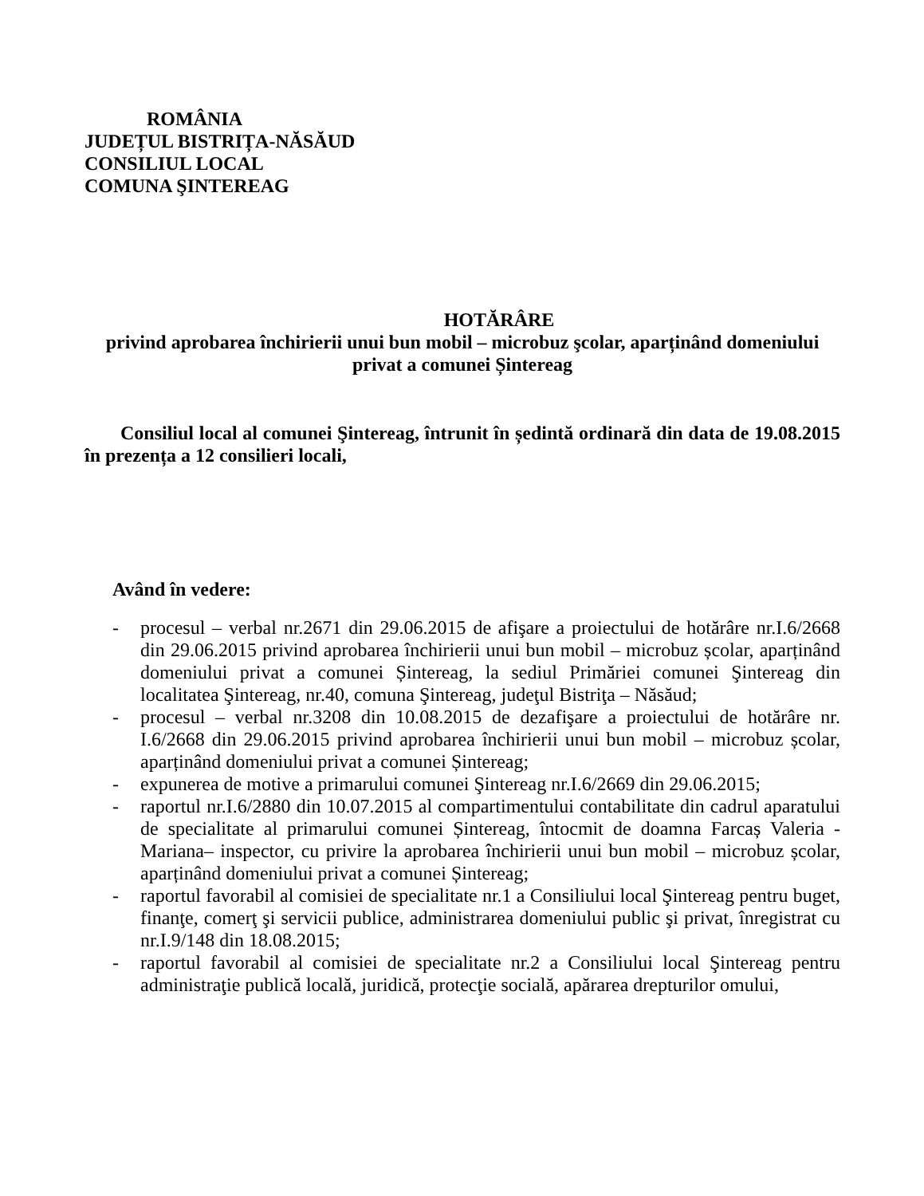ROMÂNIA
JUDEȚUL BISTRIȚA-NĂSĂUD
CONSILIUL LOCAL
COMUNA ŞINTEREAG
HOTĂRÂRE
privind aprobarea închirierii unui bun mobil – microbuz şcolar, aparținând domeniului privat a comunei Șintereag
Consiliul local al comunei Şintereag, întrunit în ședintă ordinară din data de 19.08.2015 în prezența a 12 consilieri locali,
Având în vedere:
- procesul – verbal nr.2671 din 29.06.2015 de afişare a proiectului de hotărâre nr.I.6/2668 din 29.06.2015 privind aprobarea închirierii unui bun mobil – microbuz școlar, aparținând domeniului privat a comunei Șintereag, la sediul Primăriei comunei Şintereag din localitatea Şintereag, nr.40, comuna Şintereag, judeţul Bistriţa – Năsăud;
- procesul – verbal nr.3208 din 10.08.2015 de dezafişare a proiectului de hotărâre nr. I.6/2668 din 29.06.2015 privind aprobarea închirierii unui bun mobil – microbuz școlar, aparținând domeniului privat a comunei Șintereag;
- expunerea de motive a primarului comunei Şintereag nr.I.6/2669 din 29.06.2015;
- raportul nr.I.6/2880 din 10.07.2015 al compartimentului contabilitate din cadrul aparatului de specialitate al primarului comunei Șintereag, întocmit de doamna Farcaș Valeria - Mariana– inspector, cu privire la aprobarea închirierii unui bun mobil – microbuz școlar, aparținând domeniului privat a comunei Șintereag;
- raportul favorabil al comisiei de specialitate nr.1 a Consiliului local Şintereag pentru buget, finanţe, comerţ şi servicii publice, administrarea domeniului public şi privat, înregistrat cu nr.I.9/148 din 18.08.2015;
- raportul favorabil al comisiei de specialitate nr.2 a Consiliului local Şintereag pentru administraţie publică locală, juridică, protecţie socială, apărarea drepturilor omului,